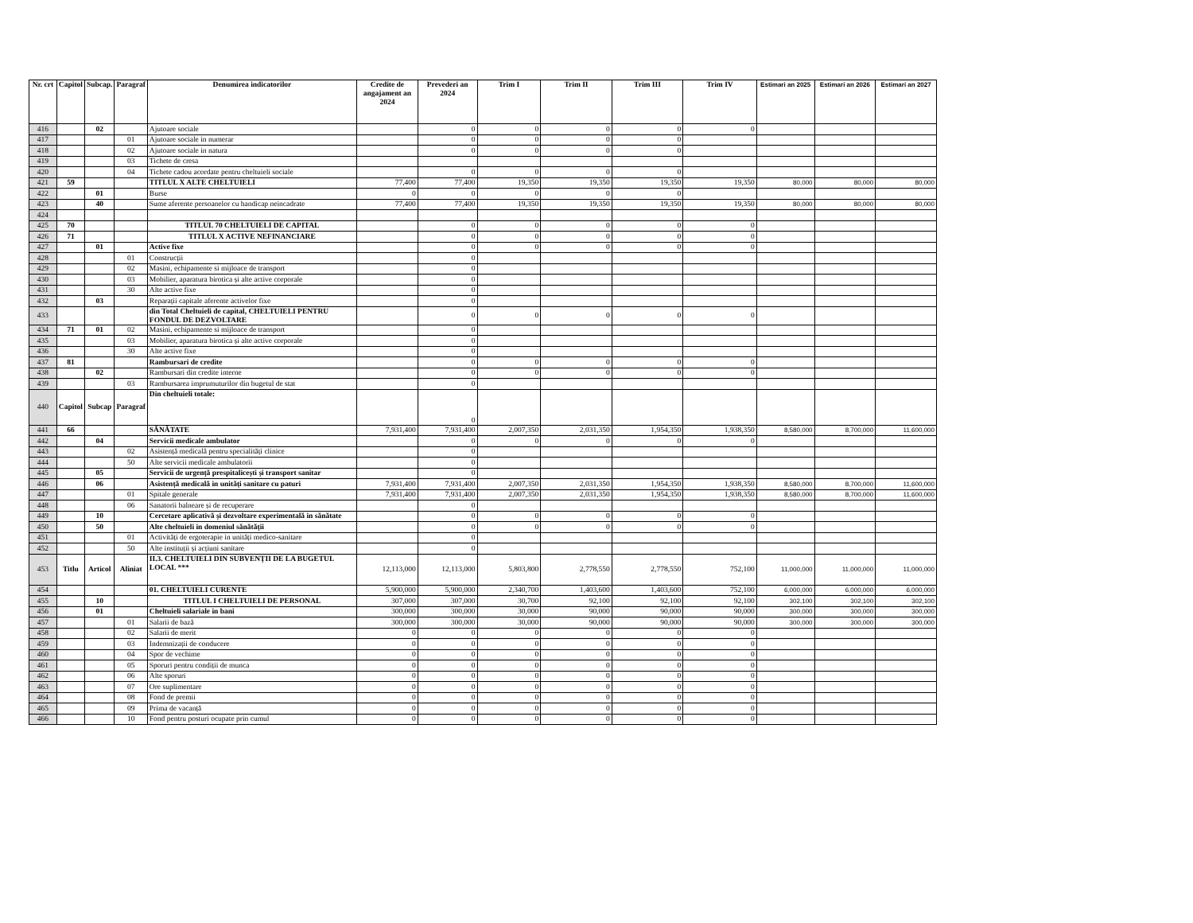| Nr. crt | Capitol | Subcap. | Paragraf | Denumirea indicatorilor | Credite de angajament an 2024 | Prevederi an 2024 | Trim I | Trim II | Trim III | Trim IV | Estimari an 2025 | Estimari an 2026 | Estimari an 2027 |
| --- | --- | --- | --- | --- | --- | --- | --- | --- | --- | --- | --- | --- | --- |
| 416 | | 02 | | Ajutoare sociale | | 0 | 0 | 0 | 0 | 0 | | | |
| 417 | | | 01 | Ajutoare sociale in numerar | | 0 | 0 | 0 | 0 | | | | |
| 418 | | | 02 | Ajutoare sociale in natura | | 0 | 0 | 0 | 0 | | | | |
| 419 | | | 03 | Tichete de cresa | | | | | | | | | |
| 420 | | | 04 | Tichete cadou acordate pentru cheltuieli sociale | | 0 | 0 | 0 | 0 | | | | |
| 421 | 59 | | | TITLUL X ALTE CHELTUIELI | 77,400 | 77,400 | 19,350 | 19,350 | 19,350 | 19,350 | 80,000 | 80,000 | 80,000 |
| 422 | | 01 | | Burse | 0 | 0 | 0 | 0 | 0 | | | | |
| 423 | | 40 | | Sume aferente persoanelor cu handicap neincadrate | 77,400 | 77,400 | 19,350 | 19,350 | 19,350 | 19,350 | 80,000 | 80,000 | 80,000 |
| 424 | | | | | | | | | | | | | |
| 425 | 70 | | | TITLUL 70 CHELTUIELI DE CAPITAL | | 0 | 0 | 0 | 0 | 0 | | | |
| 426 | 71 | | | TITLUL X ACTIVE NEFINANCIARE | | 0 | 0 | 0 | 0 | 0 | | | |
| 427 | | 01 | | Active fixe | | 0 | 0 | 0 | 0 | 0 | | | |
| 428 | | | 01 | Construcții | | 0 | | | | | | | |
| 429 | | | 02 | Masini, echipamente si mijloace de transport | | 0 | | | | | | | |
| 430 | | | 03 | Mobilier, aparatura birotica și alte active corporale | | 0 | | | | | | | |
| 431 | | | 30 | Alte active fixe | | 0 | | | | | | | |
| 432 | | 03 | | Reparații capitale aferente activelor fixe | | 0 | | | | | | | |
| 433 | | | | din Total Cheltuieli de capital, CHELTUIELI PENTRU FONDUL DE DEZVOLTARE | | 0 | 0 | 0 | 0 | 0 | | | |
| 434 | 71 | 01 | 02 | Masini, echipamente si mijloace de transport | | 0 | | | | | | | |
| 435 | | | 03 | Mobilier, aparatura birotica și alte active corporale | | 0 | | | | | | | |
| 436 | | | 30 | Alte active fixe | | 0 | | | | | | | |
| 437 | 81 | | | Rambursari de credite | | 0 | 0 | 0 | 0 | 0 | | | |
| 438 | | 02 | | Rambursari din credite interne | | 0 | 0 | 0 | 0 | 0 | | | |
| 439 | | | 03 | Rambursarea imprumuturilor din bugetul de stat | | 0 | | | | | | | |
| 440 | Capitol | Subcap | Paragraf | Din cheltuieli totale: | | 0 | | | | | | | |
| 441 | 66 | | | SĂNĂTATE | 7,931,400 | 7,931,400 | 2,007,350 | 2,031,350 | 1,954,350 | 1,938,350 | 8,580,000 | 8,700,000 | 11,600,000 |
| 442 | | 04 | | Servicii medicale ambulator | | 0 | 0 | 0 | 0 | 0 | | | |
| 443 | | | 02 | Asistență medicală pentru specialități clinice | | 0 | | | | | | | |
| 444 | | | 50 | Alte servicii medicale ambulatorii | | 0 | | | | | | | |
| 445 | | 05 | | Servicii de urgență prespitalicești și transport sanitar | | 0 | | | | | | | |
| 446 | | 06 | | Asistență medicală in unități sanitare cu paturi | 7,931,400 | 7,931,400 | 2,007,350 | 2,031,350 | 1,954,350 | 1,938,350 | 8,580,000 | 8,700,000 | 11,600,000 |
| 447 | | | 01 | Spitale generale | 7,931,400 | 7,931,400 | 2,007,350 | 2,031,350 | 1,954,350 | 1,938,350 | 8,580,000 | 8,700,000 | 11,600,000 |
| 448 | | | 06 | Sanatorii balneare și de recuperare | | 0 | | | | | | | |
| 449 | | 10 | | Cercetare aplicativă și dezvoltare experimentală in sănătate | | 0 | 0 | 0 | 0 | 0 | | | |
| 450 | | 50 | | Alte cheltuieli in domeniul sănătății | | 0 | 0 | 0 | 0 | 0 | | | |
| 451 | | | 01 | Activități de ergoterapie in unități medico-sanitare | | 0 | | | | | | | |
| 452 | | | 50 | Alte instituții și acțiuni sanitare | | 0 | | | | | | | |
| 453 | Titlu | Articol | Aliniat | II.3. CHELTUIELI DIN SUBVENȚII DE LA BUGETUL LOCAL *** | 12,113,000 | 12,113,000 | 5,803,800 | 2,778,550 | 2,778,550 | 752,100 | 11,000,000 | 11,000,000 | 11,000,000 |
| 454 | | | | 01. CHELTUIELI CURENTE | 5,900,000 | 5,900,000 | 2,340,700 | 1,403,600 | 1,403,600 | 752,100 | 6,000,000 | 6,000,000 | 6,000,000 |
| 455 | | 10 | | TITLUL I CHELTUIELI DE PERSONAL | 307,000 | 307,000 | 30,700 | 92,100 | 92,100 | 92,100 | 302,100 | 302,100 | 302,100 |
| 456 | | 01 | | Cheltuieli salariale in bani | 300,000 | 300,000 | 30,000 | 90,000 | 90,000 | 90,000 | 300,000 | 300,000 | 300,000 |
| 457 | | | 01 | Salarii de bază | 300,000 | 300,000 | 30,000 | 90,000 | 90,000 | 90,000 | 300,000 | 300,000 | 300,000 |
| 458 | | | 02 | Salarii de merit | 0 | 0 | 0 | 0 | 0 | 0 | | | |
| 459 | | | 03 | Indemnizații de conducere | 0 | 0 | 0 | 0 | 0 | 0 | | | |
| 460 | | | 04 | Spor de vechime | 0 | 0 | 0 | 0 | 0 | 0 | | | |
| 461 | | | 05 | Sporuri pentru condiții de munca | 0 | 0 | 0 | 0 | 0 | 0 | | | |
| 462 | | | 06 | Alte sporuri | 0 | 0 | 0 | 0 | 0 | 0 | | | |
| 463 | | | 07 | Ore suplimentare | 0 | 0 | 0 | 0 | 0 | 0 | | | |
| 464 | | | 08 | Fond de premii | 0 | 0 | 0 | 0 | 0 | 0 | | | |
| 465 | | | 09 | Prima de vacanță | 0 | 0 | 0 | 0 | 0 | 0 | | | |
| 466 | | | 10 | Fond pentru posturi ocupate prin cumul | 0 | 0 | 0 | 0 | 0 | 0 | | | |